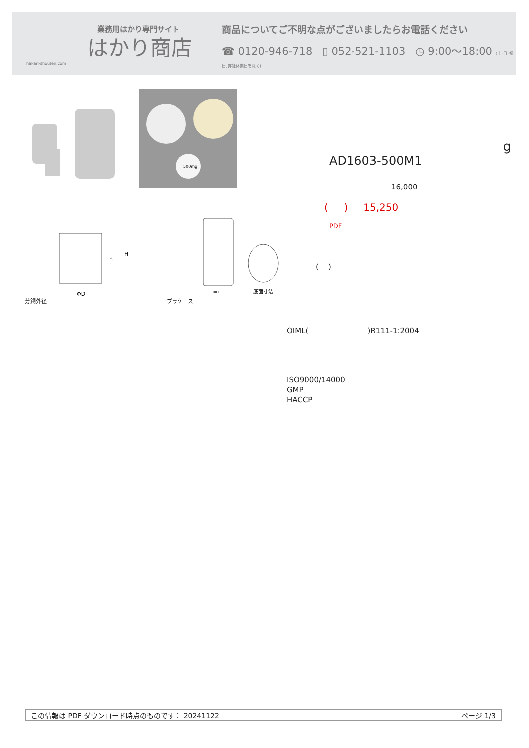業務用はかり専門サイト
はかり商店
hakari-shouten.com
商品についてご不明な点がございましたらお電話ください
☎ 0120-946-718 ▯ 052-521-1103 ◷ 9:00〜18:00 (土･日･祝日､弊社休業日を除く)
500mg
分銅外径
ΦD
h
H
プラケース
ΦD
底面寸法
g
AD1603-500M1
16,000
( ) 15,250
PDF
( )
OIML( )R111-1:2004
ISO9000/14000
GMP
HACCP
この情報は PDF ダウンロード時点のものです： 20241122 ページ 1/3